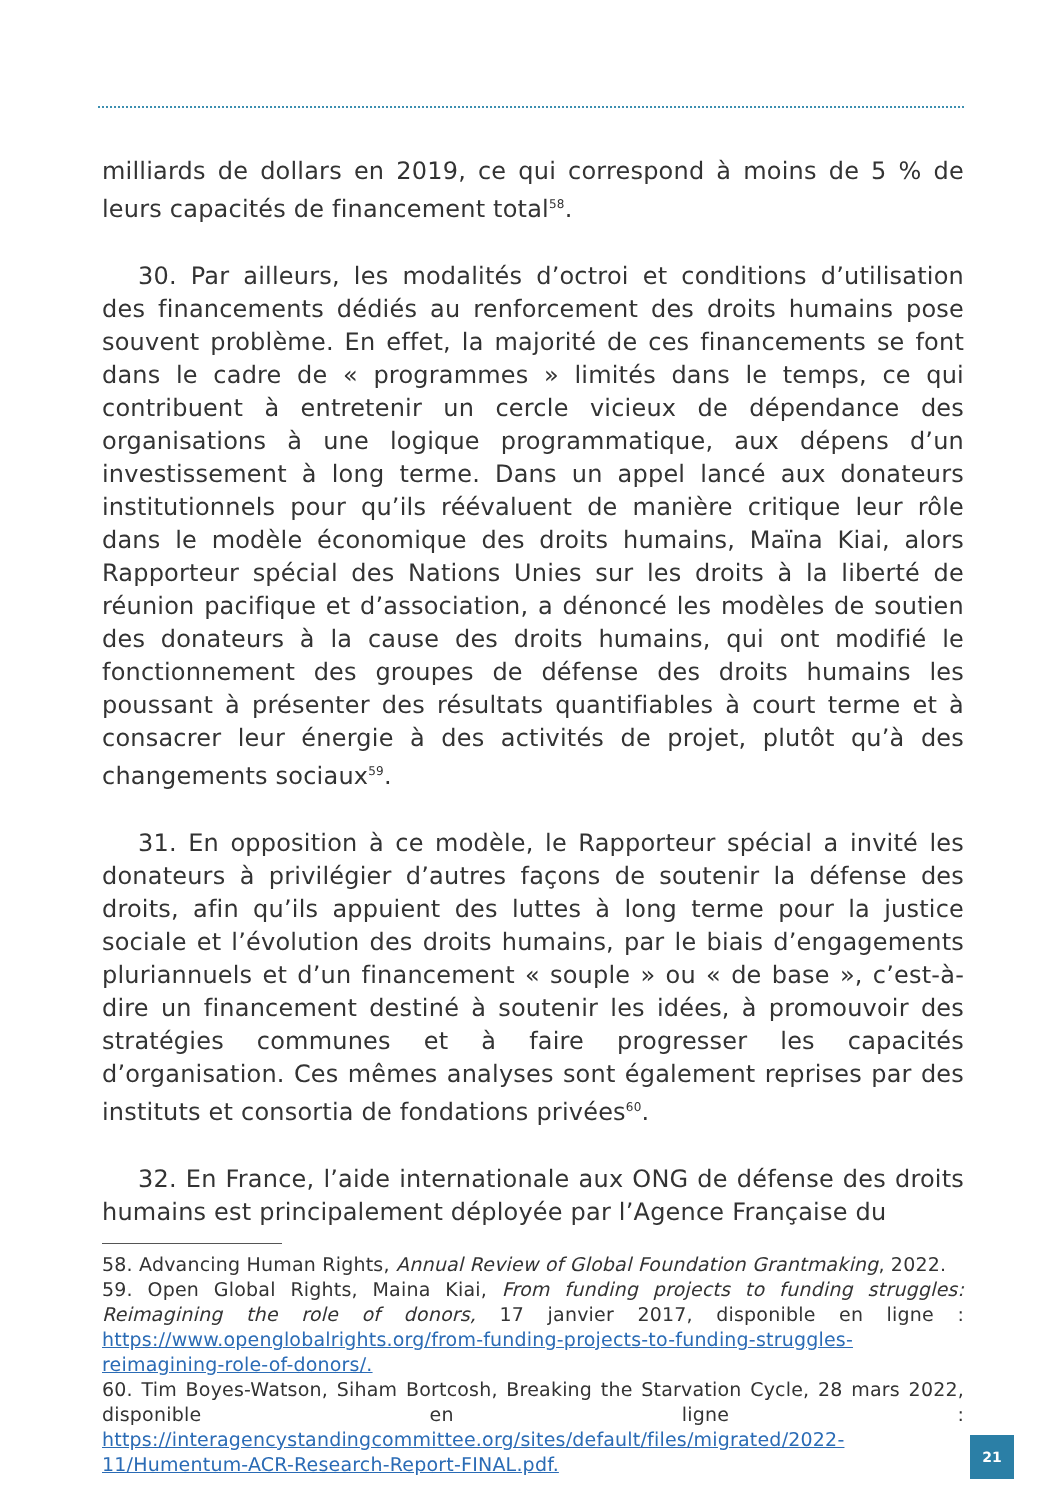milliards de dollars en 2019, ce qui correspond à moins de 5 % de leurs capacités de financement total<sup>58</sup>.
30. Par ailleurs, les modalités d’octroi et conditions d’utilisation des financements dédiés au renforcement des droits humains pose souvent problème. En effet, la majorité de ces financements se font dans le cadre de « programmes » limités dans le temps, ce qui contribuent à entretenir un cercle vicieux de dépendance des organisations à une logique programmatique, aux dépens d’un investissement à long terme. Dans un appel lancé aux donateurs institutionnels pour qu’ils réévaluent de manière critique leur rôle dans le modèle économique des droits humains, Maïna Kiai, alors Rapporteur spécial des Nations Unies sur les droits à la liberté de réunion pacifique et d’association, a dénoncé les modèles de soutien des donateurs à la cause des droits humains, qui ont modifié le fonctionnement des groupes de défense des droits humains les poussant à présenter des résultats quantifiables à court terme et à consacrer leur énergie à des activités de projet, plutôt qu’à des changements sociaux<sup>59</sup>.
31. En opposition à ce modèle, le Rapporteur spécial a invité les donateurs à privilégier d’autres façons de soutenir la défense des droits, afin qu’ils appuient des luttes à long terme pour la justice sociale et l’évolution des droits humains, par le biais d’engagements pluriannuels et d’un financement « souple » ou « de base », c’est-à-dire un financement destiné à soutenir les idées, à promouvoir des stratégies communes et à faire progresser les capacités d’organisation. Ces mêmes analyses sont également reprises par des instituts et consortia de fondations privées<sup>60</sup>.
32. En France, l’aide internationale aux ONG de défense des droits humains est principalement déployée par l’Agence Française du
58. Advancing Human Rights, Annual Review of Global Foundation Grantmaking, 2022.
59. Open Global Rights, Maina Kiai, From funding projects to funding struggles: Reimagining the role of donors, 17 janvier 2017, disponible en ligne : https://www.openglobalrights.org/from-funding-projects-to-funding-struggles-reimagining-role-of-donors/.
60. Tim Boyes-Watson, Siham Bortcosh, Breaking the Starvation Cycle, 28 mars 2022, disponible en ligne : https://interagencystandingcommittee.org/sites/default/files/migrated/2022-11/Humentum-ACR-Research-Report-FINAL.pdf.
21